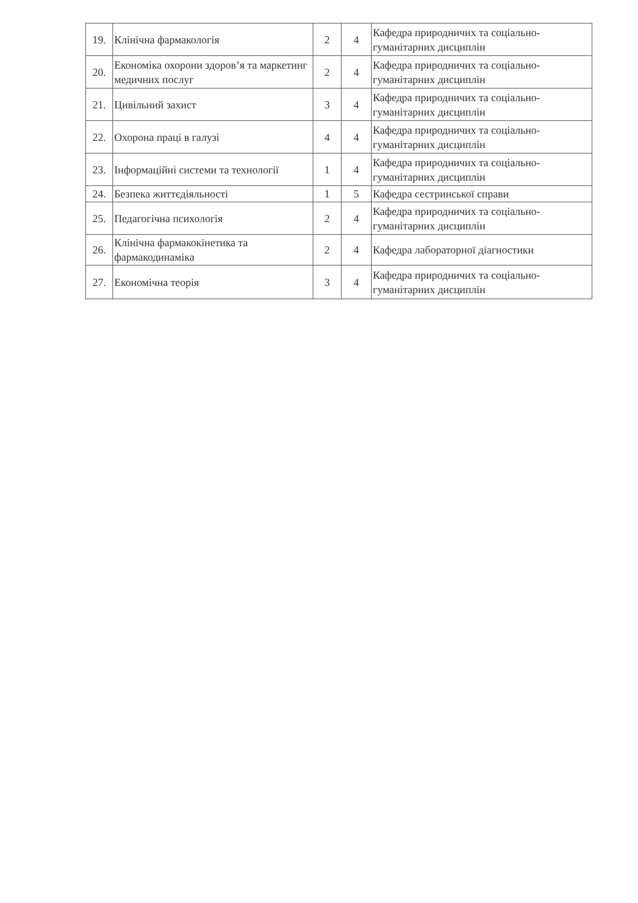| 19. | Клінічна фармакологія | 2 | 4 | Кафедра природничих та соціально-гуманітарних дисциплін |
| 20. | Економіка охорони здоров’я та маркетинг медичних послуг | 2 | 4 | Кафедра природничих та соціально-гуманітарних дисциплін |
| 21. | Цивільний захист | 3 | 4 | Кафедра природничих та соціально-гуманітарних дисциплін |
| 22. | Охорона праці в галузі | 4 | 4 | Кафедра природничих та соціально-гуманітарних дисциплін |
| 23. | Інформаційні системи та технології | 1 | 4 | Кафедра природничих та соціально-гуманітарних дисциплін |
| 24. | Безпека життєдіяльності | 1 | 5 | Кафедра сестринської справи |
| 25. | Педагогічна психологія | 2 | 4 | Кафедра природничих та соціально-гуманітарних дисциплін |
| 26. | Клінічна фармакокінетика та фармакодинаміка | 2 | 4 | Кафедра лабораторної діагностики |
| 27. | Економічна теорія | 3 | 4 | Кафедра природничих та соціально-гуманітарних дисциплін |